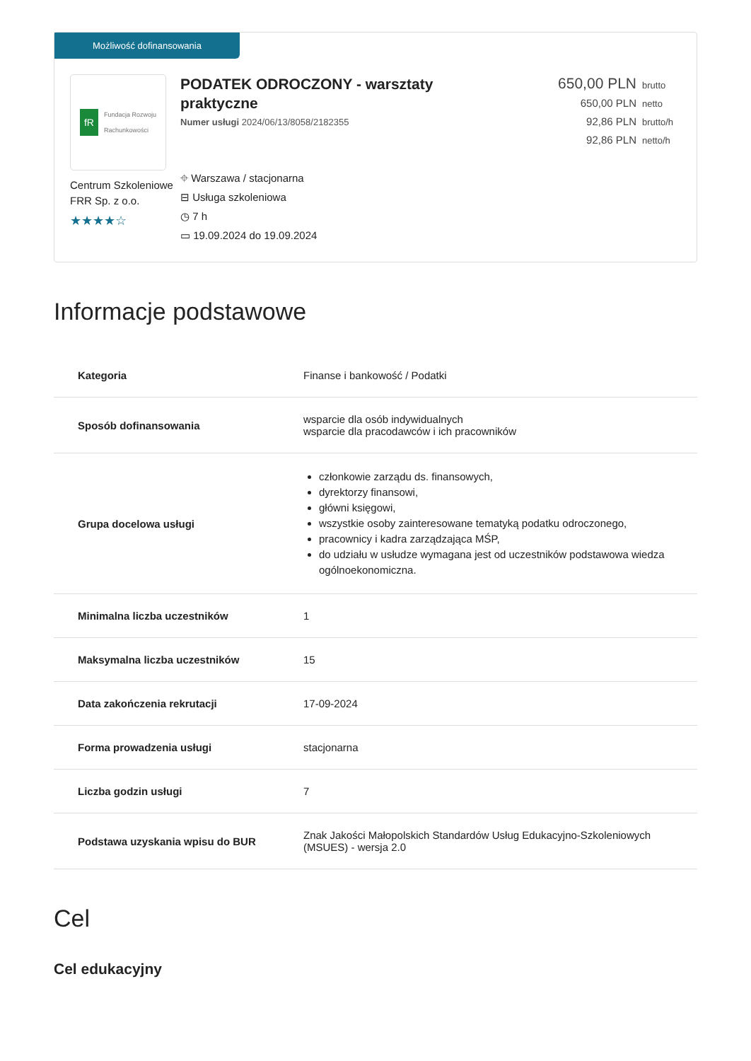Możliwość dofinansowania
fR Fundacja Rozwoju
Rachunkowości
Centrum Szkoleniowe FRR Sp. z o.o.
★★★★☆
PODATEK ODROCZONY - warsztaty
praktyczne
Numer usługi 2024/06/13/8058/2182355
⌖ Warszawa / stacjonarna
⊟ Usługa szkoleniowa
◷ 7 h
▭ 19.09.2024 do 19.09.2024
650,00 PLN brutto
650,00 PLN netto
92,86 PLN brutto/h
92,86 PLN netto/h
Informacje podstawowe
| Kategoria | Finanse i bankowość / Podatki |
| Sposób dofinansowania | wsparcie dla osób indywidualnych wsparcie dla pracodawców i ich pracowników |
| Grupa docelowa usługi | członkowie zarządu ds. finansowych, dyrektorzy finansowi, główni księgowi, wszystkie osoby zainteresowane tematyką podatku odroczonego, pracownicy i kadra zarządzająca MŚP, do udziału w usłudze wymagana jest od uczestników podstawowa wiedza ogólnoekonomiczna. |
| Minimalna liczba uczestników | 1 |
| Maksymalna liczba uczestników | 15 |
| Data zakończenia rekrutacji | 17-09-2024 |
| Forma prowadzenia usługi | stacjonarna |
| Liczba godzin usługi | 7 |
| Podstawa uzyskania wpisu do BUR | Znak Jakości Małopolskich Standardów Usług Edukacyjno-Szkoleniowych (MSUES) - wersja 2.0 |
Cel
Cel edukacyjny